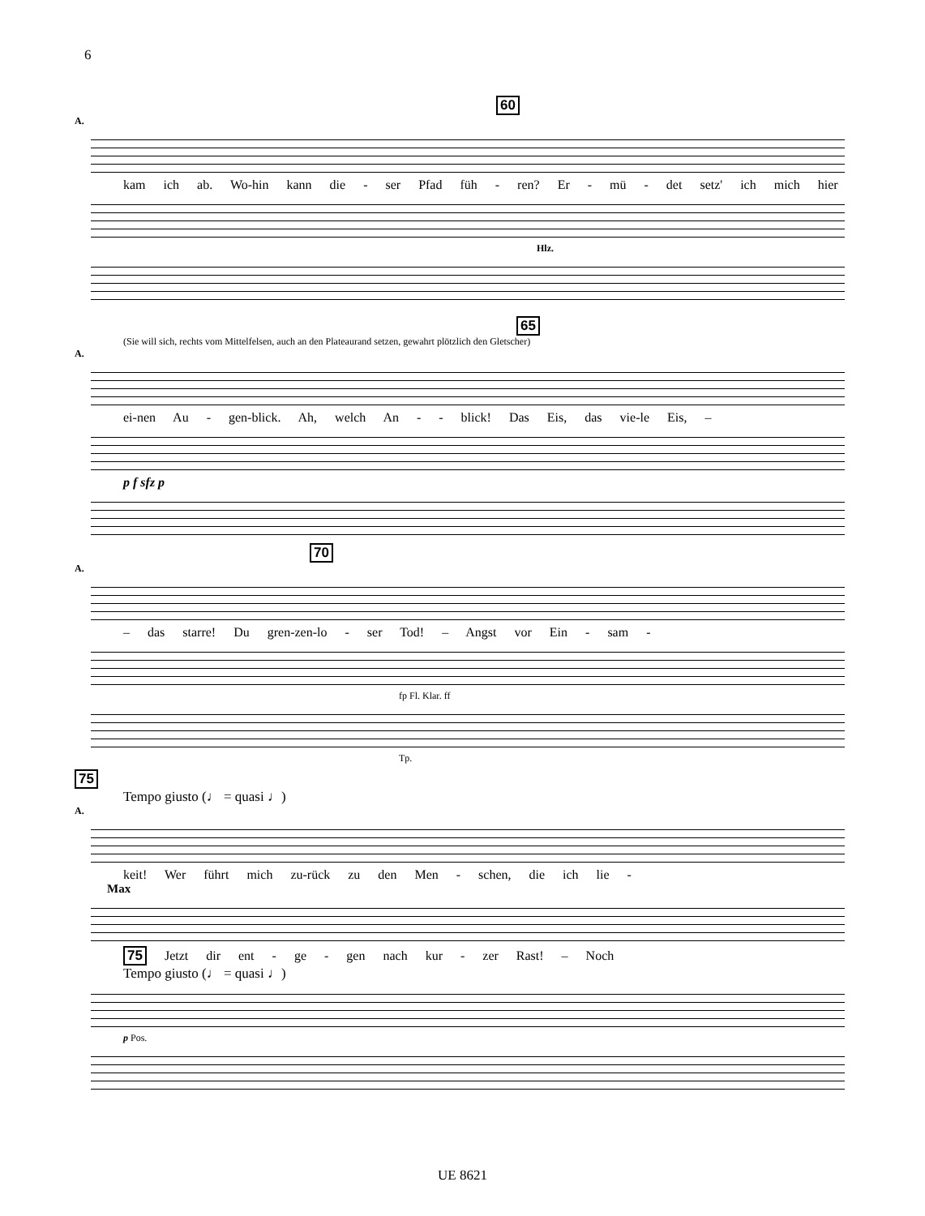6
60
A.
kam ich ab. Wo-hin kann die - ser Pfad füh - ren? Er - mü - det setz' ich mich hier
Hlz.
65
(Sie will sich, rechts vom Mittelfelsen, auch an den Plateaurand setzen, gewahrt plötzlich den Gletscher)
A.
ei-nen Au - gen-blick. Ah, welch An - - blick! Das Eis, das vie-le Eis, –
p f sfz p
70
A.
– das starre! Du gren-zen-lo - ser Tod! – Angst vor Ein - sam -
fp Fl. Klar. ff
Tp.
75
Tempo giusto (♩ = quasi ♩)
A.
keit! Wer führt mich zu-rück zu den Men - schen, die ich lie -
Max
75 Jetzt dir ent - ge - gen nach kur - zer Rast! – Noch
Tempo giusto (♩ = quasi ♩)
p Pos.
UE 8621